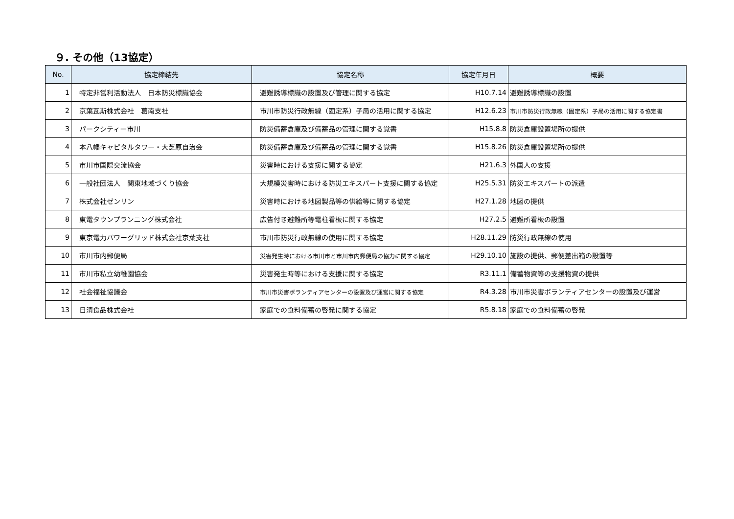９. その他（13協定）
| No. | 協定締結先 | 協定名称 | 協定年月日 | 概要 |
| --- | --- | --- | --- | --- |
| 1 | 特定非営利活動法人 日本防災標識協会 | 避難誘導標識の設置及び管理に関する協定 | H10.7.14 | 避難誘導標識の設置 |
| 2 | 京葉瓦斯株式会社 葛南支社 | 市川市防災行政無線（固定系）子局の活用に関する協定 | H12.6.23 | 市川市防災行政無線（固定系）子局の活用に関する協定書 |
| 3 | パークシティー市川 | 防災備蓄倉庫及び備蓄品の管理に関する覚書 | H15.8.8 | 防災倉庫設置場所の提供 |
| 4 | 本八幡キャピタルタワー・大芝原自治会 | 防災備蓄倉庫及び備蓄品の管理に関する覚書 | H15.8.26 | 防災倉庫設置場所の提供 |
| 5 | 市川市国際交流協会 | 災害時における支援に関する協定 | H21.6.3 | 外国人の支援 |
| 6 | 一般社団法人 関東地域づくり協会 | 大規模災害時における防災エキスパート支援に関する協定 | H25.5.31 | 防災エキスパートの派遣 |
| 7 | 株式会社ゼンリン | 災害時における地図製品等の供給等に関する協定 | H27.1.28 | 地図の提供 |
| 8 | 東電タウンプランニング株式会社 | 広告付き避難所等電柱看板に関する協定 | H27.2.5 | 避難所看板の設置 |
| 9 | 東京電力パワーグリッド株式会社京葉支社 | 市川市防災行政無線の使用に関する協定 | H28.11.29 | 防災行政無線の使用 |
| 10 | 市川市内郵便局 | 災害発生時における市川市と市川市内郵便局の協力に関する協定 | H29.10.10 | 施設の提供、郵便差出箱の設置等 |
| 11 | 市川市私立幼稚園協会 | 災害発生時等における支援に関する協定 | R3.11.1 | 備蓄物資等の支援物資の提供 |
| 12 | 社会福祉協議会 | 市川市災害ボランティアセンターの設置及び運営に関する協定 | R4.3.28 | 市川市災害ボランティアセンターの設置及び運営 |
| 13 | 日清食品株式会社 | 家庭での食料備蓄の啓発に関する協定 | R5.8.18 | 家庭での食料備蓄の啓発 |